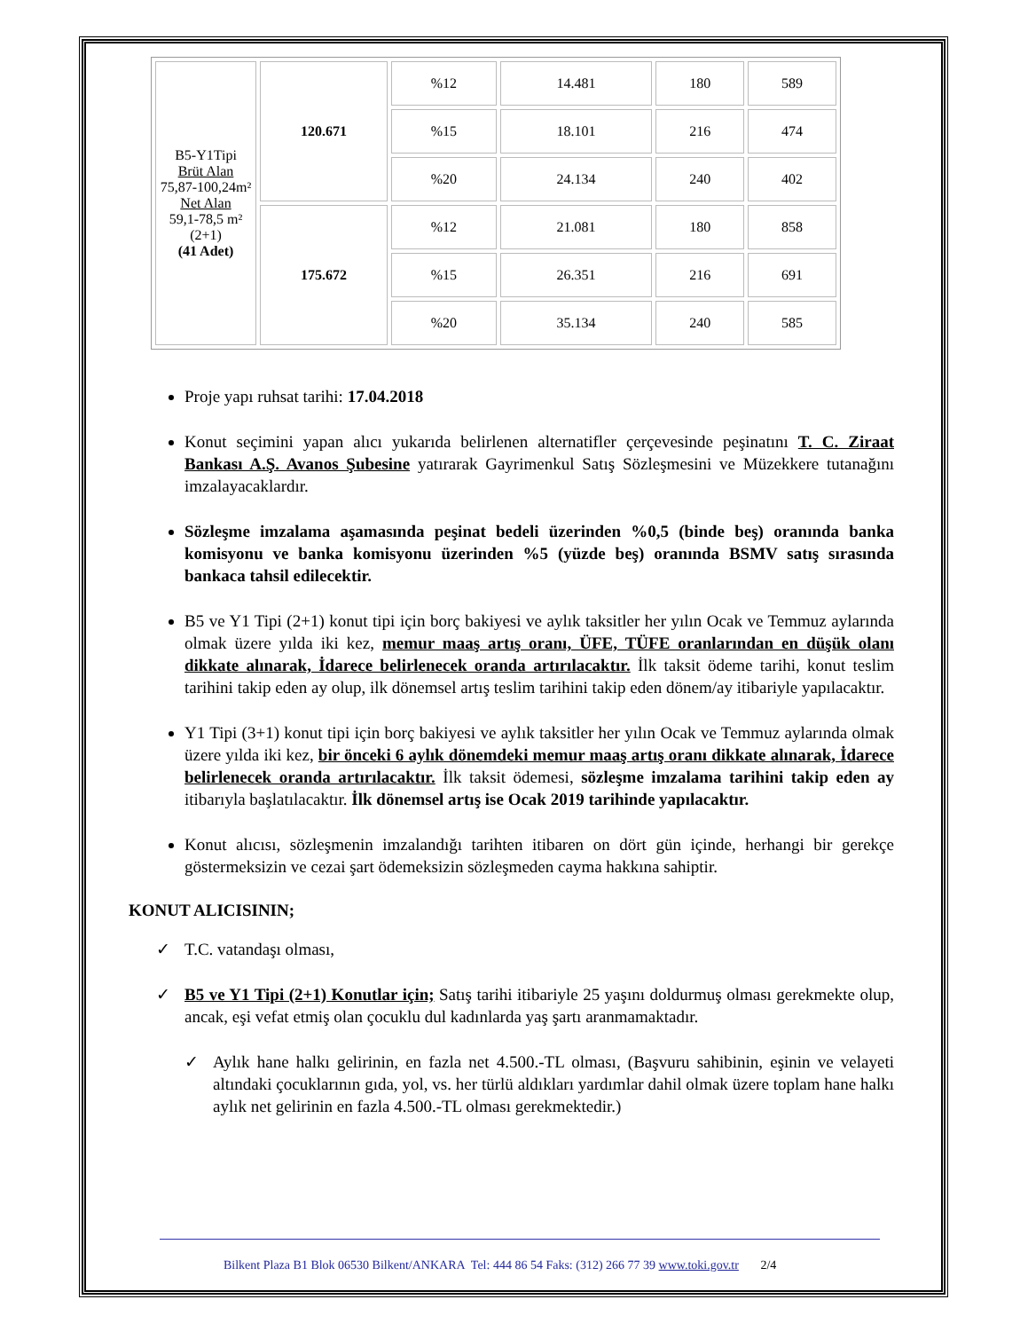| B5-Y1Tipi Brüt Alan 75,87-100,24m² Net Alan 59,1-78,5 m² (2+1) (41 Adet) | 120.671 | %12 | 14.481 | 180 | 589 |
| | | %15 | 18.101 | 216 | 474 |
| | | %20 | 24.134 | 240 | 402 |
| | 175.672 | %12 | 21.081 | 180 | 858 |
| | | %15 | 26.351 | 216 | 691 |
| | | %20 | 35.134 | 240 | 585 |
Proje yapı ruhsat tarihi: 17.04.2018
Konut seçimini yapan alıcı yukarıda belirlenen alternatifler çerçevesinde peşinatını T. C. Ziraat Bankası A.Ş. Avanos Şubesine yatırarak Gayrimenkul Satış Sözleşmesini ve Müzekkere tutanağını imzalayacaklardır.
Sözleşme imzalama aşamasında peşinat bedeli üzerinden %0,5 (binde beş) oranında banka komisyonu ve banka komisyonu üzerinden %5 (yüzde beş) oranında BSMV satış sırasında bankaca tahsil edilecektir.
B5 ve Y1 Tipi (2+1) konut tipi için borç bakiyesi ve aylık taksitler her yılın Ocak ve Temmuz aylarında olmak üzere yılda iki kez, memur maaş artış oranı, ÜFE, TÜFE oranlarından en düşük olanı dikkate alınarak, İdarece belirlenecek oranda artırılacaktır. İlk taksit ödeme tarihi, konut teslim tarihini takip eden ay olup, ilk dönemsel artış teslim tarihini takip eden dönem/ay itibariyle yapılacaktır.
Y1 Tipi (3+1) konut tipi için borç bakiyesi ve aylık taksitler her yılın Ocak ve Temmuz aylarında olmak üzere yılda iki kez, bir önceki 6 aylık dönemdeki memur maaş artış oranı dikkate alınarak, İdarece belirlenecek oranda artırılacaktır. İlk taksit ödemesi, sözleşme imzalama tarihini takip eden ay itibarıyla başlatılacaktır. İlk dönemsel artış ise Ocak 2019 tarihinde yapılacaktır.
Konut alıcısı, sözleşmenin imzalandığı tarihten itibaren on dört gün içinde, herhangi bir gerekçe göstermeksizin ve cezai şart ödemeksizin sözleşmeden cayma hakkına sahiptir.
KONUT ALICISININ;
✓ T.C. vatandaşı olması,
✓ B5 ve Y1 Tipi (2+1) Konutlar için; Satış tarihi itibariyle 25 yaşını doldurmuş olması gerekmekte olup, ancak, eşi vefat etmiş olan çocuklu dul kadınlarda yaş şartı aranmamaktadır.
✓ Aylık hane halkı gelirinin, en fazla net 4.500.-TL olması, (Başvuru sahibinin, eşinin ve velayeti altındaki çocuklarının gıda, yol, vs. her türlü aldıkları yardımlar dahil olmak üzere toplam hane halkı aylık net gelirinin en fazla 4.500.-TL olması gerekmektedir.)
Bilkent Plaza B1 Blok 06530 Bilkent/ANKARA Tel: 444 86 54 Faks: (312) 266 77 39 www.toki.gov.tr 2/4